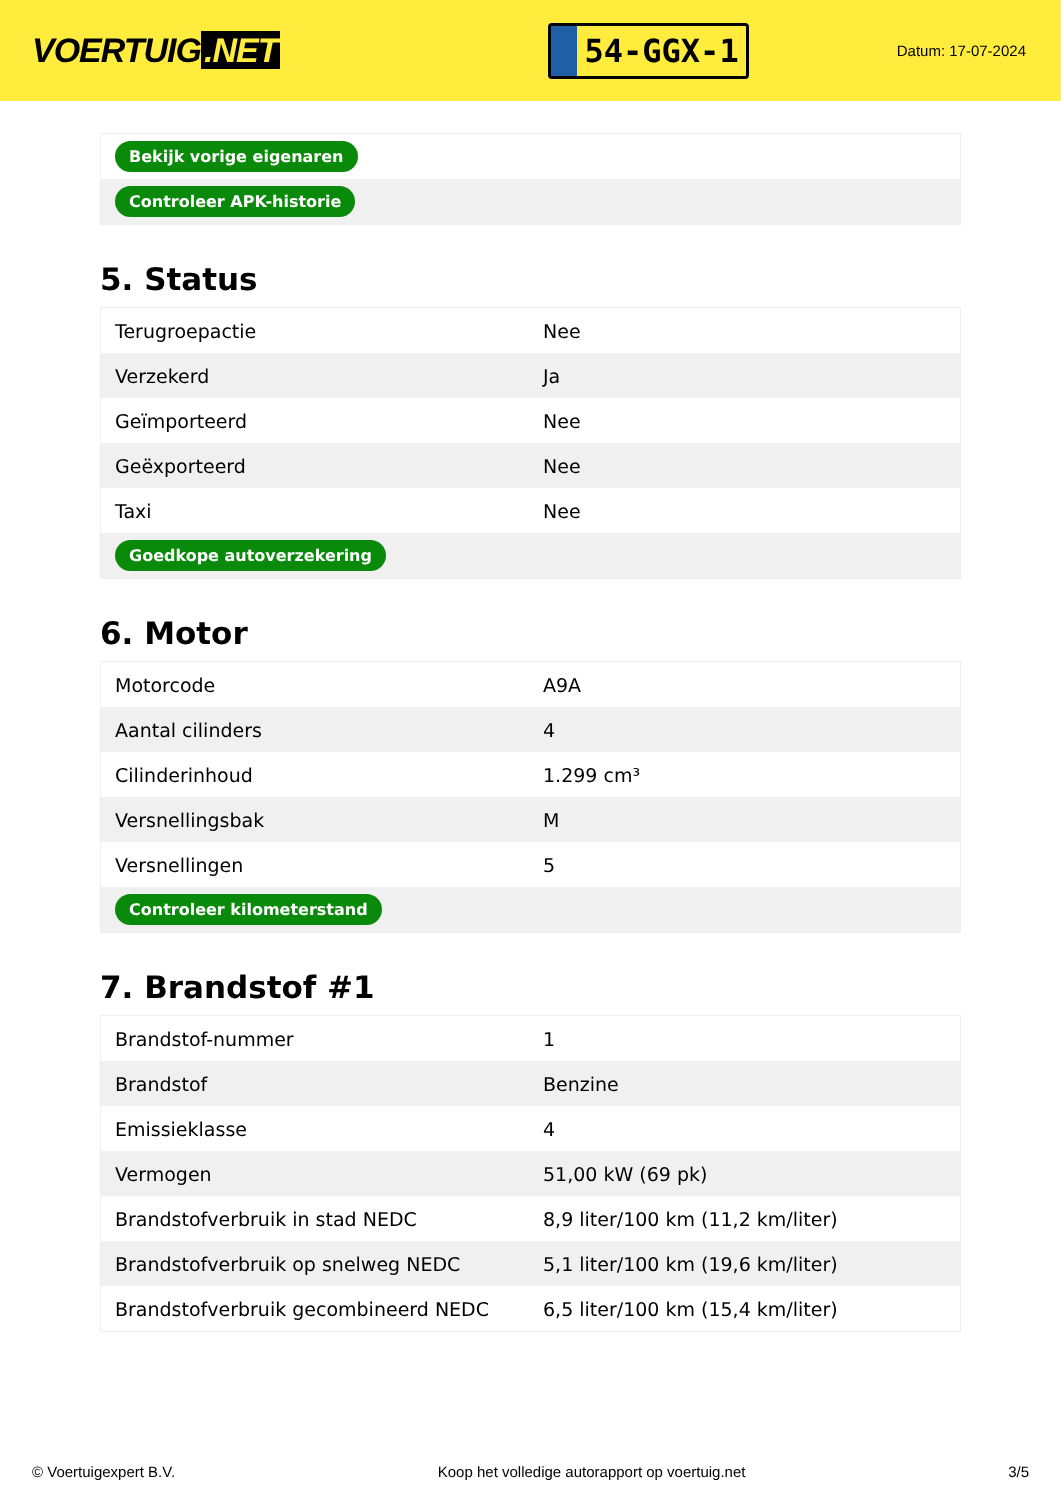VOERTUIG.NET
54-GGX-1
Datum: 17-07-2024
| Bekijk vorige eigenaren |
| Controleer APK-historie |
5. Status
| Terugroepactie | Nee |
| Verzekerd | Ja |
| Geïmporteerd | Nee |
| Geëxporteerd | Nee |
| Taxi | Nee |
| Goedkope autoverzekering | |
6. Motor
| Motorcode | A9A |
| Aantal cilinders | 4 |
| Cilinderinhoud | 1.299 cm³ |
| Versnellingsbak | M |
| Versnellingen | 5 |
| Controleer kilometerstand | |
7. Brandstof #1
| Brandstof-nummer | 1 |
| Brandstof | Benzine |
| Emissieklasse | 4 |
| Vermogen | 51,00 kW (69 pk) |
| Brandstofverbruik in stad NEDC | 8,9 liter/100 km (11,2 km/liter) |
| Brandstofverbruik op snelweg NEDC | 5,1 liter/100 km (19,6 km/liter) |
| Brandstofverbruik gecombineerd NEDC | 6,5 liter/100 km (15,4 km/liter) |
© Voertuigexpert B.V. Koop het volledige autorapport op voertuig.net 3/5